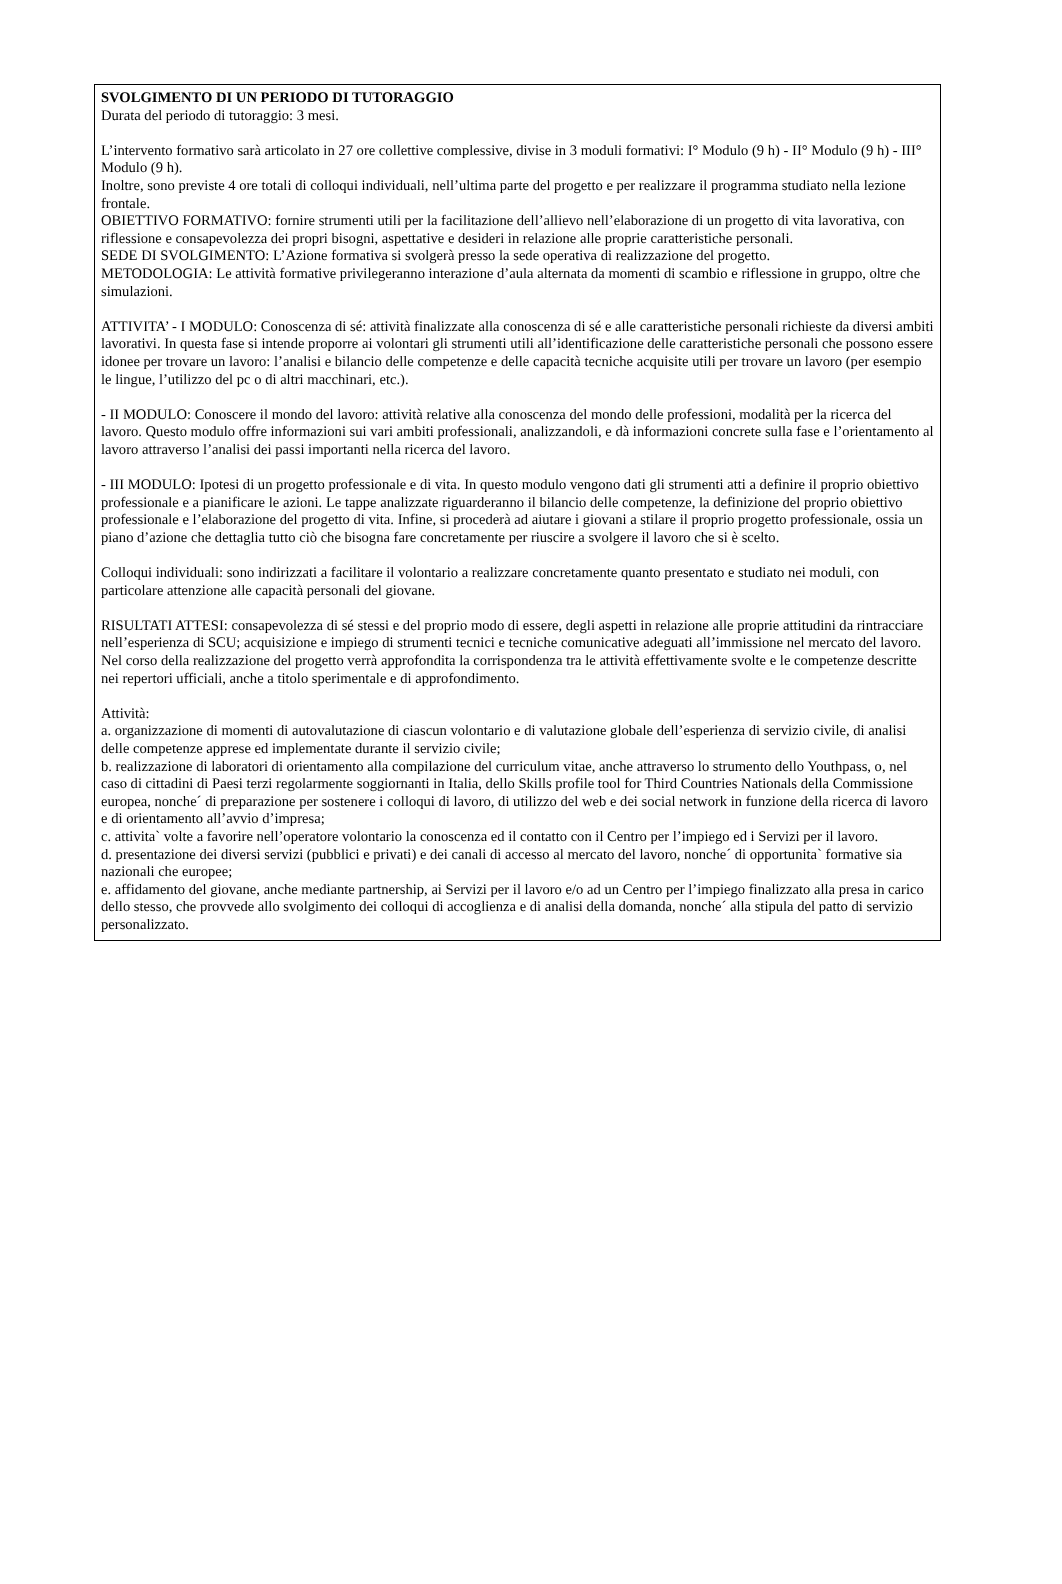SVOLGIMENTO DI UN PERIODO DI TUTORAGGIO
Durata del periodo di tutoraggio: 3 mesi.
L’intervento formativo sarà articolato in 27 ore collettive complessive, divise in 3 moduli formativi: I° Modulo (9 h) - II° Modulo (9 h) - III° Modulo (9 h).
Inoltre, sono previste 4 ore totali di colloqui individuali, nell’ultima parte del progetto e per realizzare il programma studiato nella lezione frontale.
OBIETTIVO FORMATIVO: fornire strumenti utili per la facilitazione dell’allievo nell’elaborazione di un progetto di vita lavorativa, con riflessione e consapevolezza dei propri bisogni, aspettative e desideri in relazione alle proprie caratteristiche personali.
SEDE DI SVOLGIMENTO: L’Azione formativa si svolgerà presso la sede operativa di realizzazione del progetto.
METODOLOGIA: Le attività formative privilegeranno interazione d’aula alternata da momenti di scambio e riflessione in gruppo, oltre che simulazioni.
ATTIVITA’ - I MODULO: Conoscenza di sé: attività finalizzate alla conoscenza di sé e alle caratteristiche personali richieste da diversi ambiti lavorativi. In questa fase si intende proporre ai volontari gli strumenti utili all’identificazione delle caratteristiche personali che possono essere idonee per trovare un lavoro: l’analisi e bilancio delle competenze e delle capacità tecniche acquisite utili per trovare un lavoro (per esempio le lingue, l’utilizzo del pc o di altri macchinari, etc.).
- II MODULO: Conoscere il mondo del lavoro: attività relative alla conoscenza del mondo delle professioni, modalità per la ricerca del lavoro. Questo modulo offre informazioni sui vari ambiti professionali, analizzandoli, e dà informazioni concrete sulla fase e l’orientamento al lavoro attraverso l’analisi dei passi importanti nella ricerca del lavoro.
- III MODULO: Ipotesi di un progetto professionale e di vita. In questo modulo vengono dati gli strumenti atti a definire il proprio obiettivo professionale e a pianificare le azioni. Le tappe analizzate riguarderanno il bilancio delle competenze, la definizione del proprio obiettivo professionale e l’elaborazione del progetto di vita. Infine, si procederà ad aiutare i giovani a stilare il proprio progetto professionale, ossia un piano d’azione che dettaglia tutto ciò che bisogna fare concretamente per riuscire a svolgere il lavoro che si è scelto.
Colloqui individuali: sono indirizzati a facilitare il volontario a realizzare concretamente quanto presentato e studiato nei moduli, con particolare attenzione alle capacità personali del giovane.
RISULTATI ATTESI: consapevolezza di sé stessi e del proprio modo di essere, degli aspetti in relazione alle proprie attitudini da rintracciare nell’esperienza di SCU; acquisizione e impiego di strumenti tecnici e tecniche comunicative adeguati all’immissione nel mercato del lavoro.
Nel corso della realizzazione del progetto verrà approfondita la corrispondenza tra le attività effettivamente svolte e le competenze descritte nei repertori ufficiali, anche a titolo sperimentale e di approfondimento.
Attività:
a. organizzazione di momenti di autovalutazione di ciascun volontario e di valutazione globale dell’esperienza di servizio civile, di analisi delle competenze apprese ed implementate durante il servizio civile;
b. realizzazione di laboratori di orientamento alla compilazione del curriculum vitae, anche attraverso lo strumento dello Youthpass, o, nel caso di cittadini di Paesi terzi regolarmente soggiornanti in Italia, dello Skills profile tool for Third Countries Nationals della Commissione europea, nonche´ di preparazione per sostenere i colloqui di lavoro, di utilizzo del web e dei social network in funzione della ricerca di lavoro e di orientamento all’avvio d’impresa;
c. attivita` volte a favorire nell’operatore volontario la conoscenza ed il contatto con il Centro per l’impiego ed i Servizi per il lavoro.
d. presentazione dei diversi servizi (pubblici e privati) e dei canali di accesso al mercato del lavoro, nonche´ di opportunita` formative sia nazionali che europee;
e. affidamento del giovane, anche mediante partnership, ai Servizi per il lavoro e/o ad un Centro per l’impiego finalizzato alla presa in carico dello stesso, che provvede allo svolgimento dei colloqui di accoglienza e di analisi della domanda, nonche´ alla stipula del patto di servizio personalizzato.